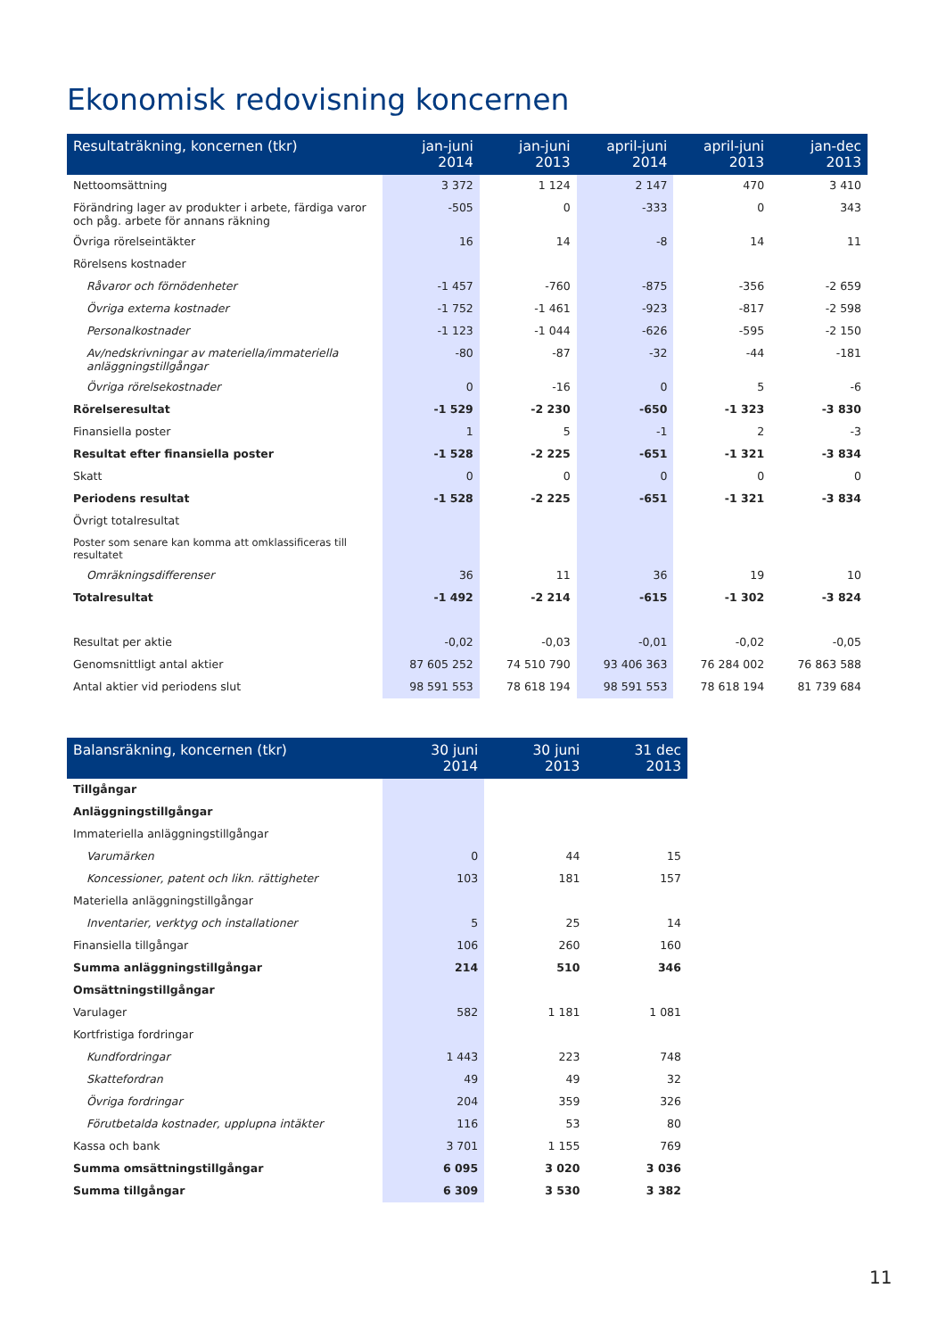Ekonomisk redovisning koncernen
| Resultaträkning, koncernen (tkr) | jan-juni 2014 | jan-juni 2013 | april-juni 2014 | april-juni 2013 | jan-dec 2013 |
| --- | --- | --- | --- | --- | --- |
| Nettoomsättning | 3 372 | 1 124 | 2 147 | 470 | 3 410 |
| Förändring lager av produkter i arbete, färdiga varor och påg. arbete för annans räkning | -505 | 0 | -333 | 0 | 343 |
| Övriga rörelseintäkter | 16 | 14 | -8 | 14 | 11 |
| Rörelsens kostnader | | | | | |
| Råvaror och förnödenheter | -1 457 | -760 | -875 | -356 | -2 659 |
| Övriga externa kostnader | -1 752 | -1 461 | -923 | -817 | -2 598 |
| Personalkostnader | -1 123 | -1 044 | -626 | -595 | -2 150 |
| Av/nedskrivningar av materiella/immateriella anläggningstillgångar | -80 | -87 | -32 | -44 | -181 |
| Övriga rörelsekostnader | 0 | -16 | 0 | 5 | -6 |
| Rörelseresultat | -1 529 | -2 230 | -650 | -1 323 | -3 830 |
| Finansiella poster | 1 | 5 | -1 | 2 | -3 |
| Resultat efter finansiella poster | -1 528 | -2 225 | -651 | -1 321 | -3 834 |
| Skatt | 0 | 0 | 0 | 0 | 0 |
| Periodens resultat | -1 528 | -2 225 | -651 | -1 321 | -3 834 |
| Övrigt totalresultat | | | | | |
| Poster som senare kan komma att omklassificeras till resultatet | | | | | |
| Omräkningsdifferenser | 36 | 11 | 36 | 19 | 10 |
| Totalresultat | -1 492 | -2 214 | -615 | -1 302 | -3 824 |
| Resultat per aktie | -0,02 | -0,03 | -0,01 | -0,02 | -0,05 |
| Genomsnittligt antal aktier | 87 605 252 | 74 510 790 | 93 406 363 | 76 284 002 | 76 863 588 |
| Antal aktier vid periodens slut | 98 591 553 | 78 618 194 | 98 591 553 | 78 618 194 | 81 739 684 |
| Balansräkning, koncernen (tkr) | 30 juni 2014 | 30 juni 2013 | 31 dec 2013 |
| --- | --- | --- | --- |
| Tillgångar | | | |
| Anläggningstillgångar | | | |
| Immateriella anläggningstillgångar | | | |
| Varumärken | 0 | 44 | 15 |
| Koncessioner, patent och likn. rättigheter | 103 | 181 | 157 |
| Materiella anläggningstillgångar | | | |
| Inventarier, verktyg och installationer | 5 | 25 | 14 |
| Finansiella tillgångar | 106 | 260 | 160 |
| Summa anläggningstillgångar | 214 | 510 | 346 |
| Omsättningstillgångar | | | |
| Varulager | 582 | 1 181 | 1 081 |
| Kortfristiga fordringar | | | |
| Kundfordringar | 1 443 | 223 | 748 |
| Skattefordran | 49 | 49 | 32 |
| Övriga fordringar | 204 | 359 | 326 |
| Förutbetalda kostnader, upplupna intäkter | 116 | 53 | 80 |
| Kassa och bank | 3 701 | 1 155 | 769 |
| Summa omsättningstillgångar | 6 095 | 3 020 | 3 036 |
| Summa tillgångar | 6 309 | 3 530 | 3 382 |
11